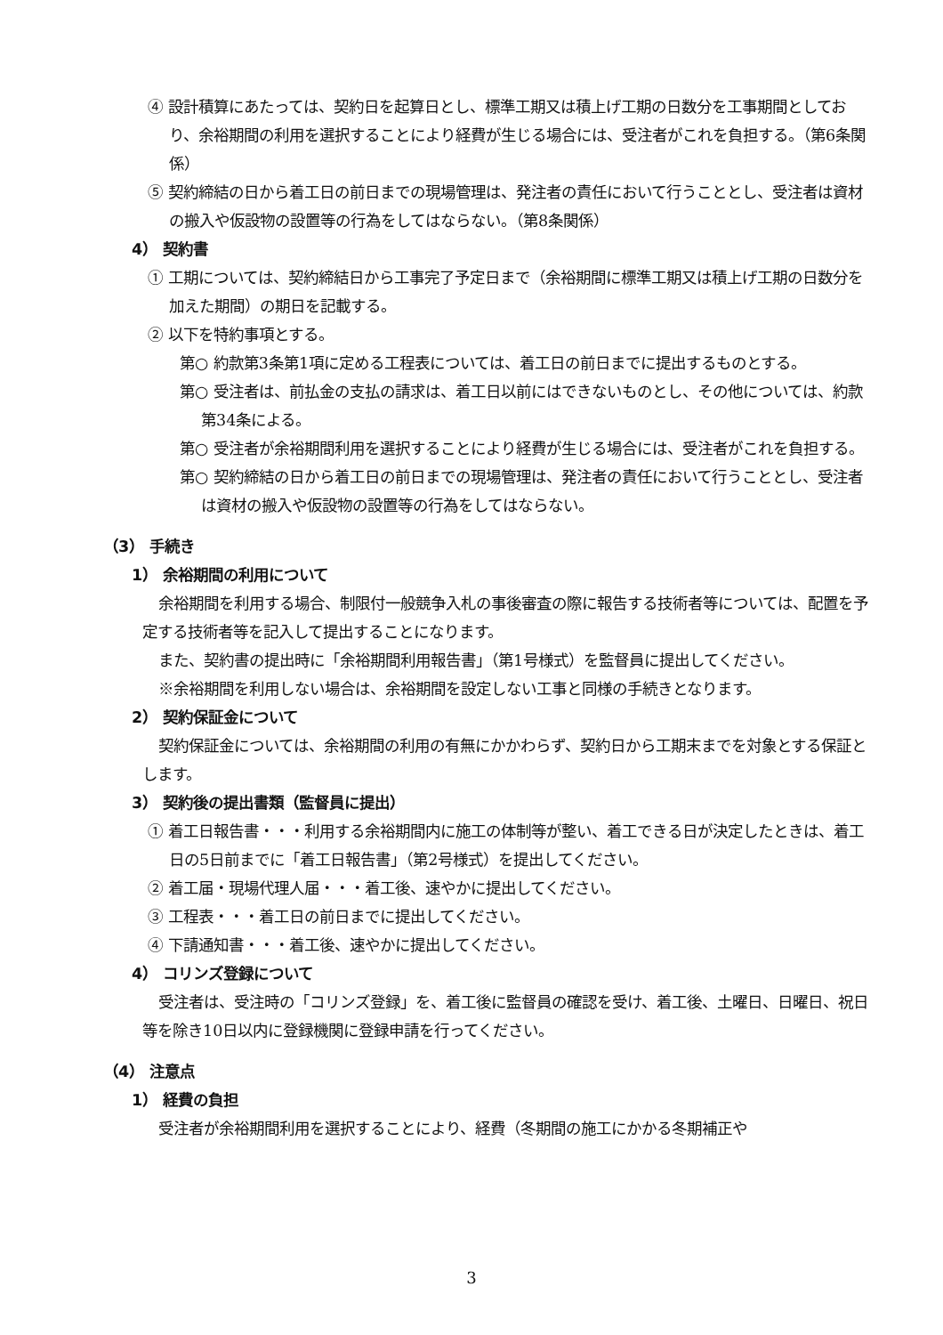④ 設計積算にあたっては、契約日を起算日とし、標準工期又は積上げ工期の日数分を工事期間としており、余裕期間の利用を選択することにより経費が生じる場合には、受注者がこれを負担する。（第6条関係）
⑤ 契約締結の日から着工日の前日までの現場管理は、発注者の責任において行うこととし、受注者は資材の搬入や仮設物の設置等の行為をしてはならない。（第8条関係）
4） 契約書
① 工期については、契約締結日から工事完了予定日まで（余裕期間に標準工期又は積上げ工期の日数分を加えた期間）の期日を記載する。
② 以下を特約事項とする。
第○ 約款第3条第1項に定める工程表については、着工日の前日までに提出するものとする。
第○ 受注者は、前払金の支払の請求は、着工日以前にはできないものとし、その他については、約款第34条による。
第○ 受注者が余裕期間利用を選択することにより経費が生じる場合には、受注者がこれを負担する。
第○ 契約締結の日から着工日の前日までの現場管理は、発注者の責任において行うこととし、受注者は資材の搬入や仮設物の設置等の行為をしてはならない。
（3） 手続き
1） 余裕期間の利用について
余裕期間を利用する場合、制限付一般競争入札の事後審査の際に報告する技術者等については、配置を予定する技術者等を記入して提出することになります。
また、契約書の提出時に「余裕期間利用報告書」（第1号様式）を監督員に提出してください。
※余裕期間を利用しない場合は、余裕期間を設定しない工事と同様の手続きとなります。
2） 契約保証金について
契約保証金については、余裕期間の利用の有無にかかわらず、契約日から工期末までを対象とする保証とします。
3） 契約後の提出書類（監督員に提出）
① 着工日報告書・・・利用する余裕期間内に施工の体制等が整い、着工できる日が決定したときは、着工日の5日前までに「着工日報告書」（第2号様式）を提出してください。
② 着工届・現場代理人届・・・着工後、速やかに提出してください。
③ 工程表・・・着工日の前日までに提出してください。
④ 下請通知書・・・着工後、速やかに提出してください。
4） コリンズ登録について
受注者は、受注時の「コリンズ登録」を、着工後に監督員の確認を受け、着工後、土曜日、日曜日、祝日等を除き10日以内に登録機関に登録申請を行ってください。
（4） 注意点
1） 経費の負担
受注者が余裕期間利用を選択することにより、経費（冬期間の施工にかかる冬期補正や
3